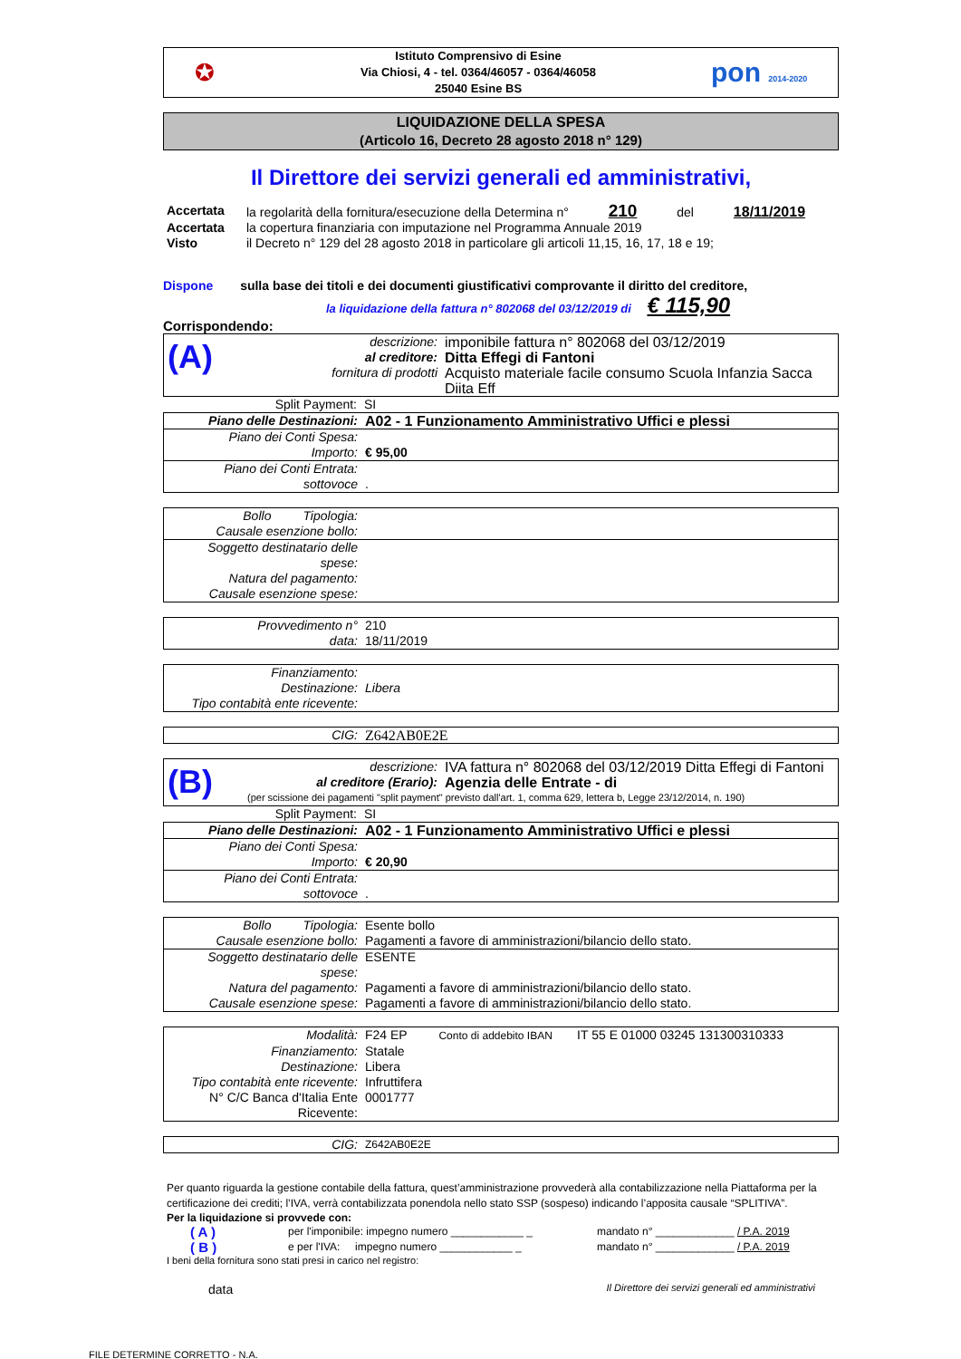✪
Istituto Comprensivo di Esine
Via Chiosi, 4 - tel. 0364/46057 - 0364/46058
25040 Esine BS
pon 2014-2020
LIQUIDAZIONE DELLA SPESA
(Articolo 16, Decreto 28 agosto 2018 n° 129)
Il Direttore dei servizi generali ed amministrativi,
| Accertata | la regolarità della fornitura/esecuzione della Determina n° 210 del 18/11/2019 |
| Accertata | la copertura finanziaria con imputazione nel Programma Annuale 2019 |
| Visto | il Decreto n° 129 del 28 agosto 2018 in particolare gli articoli 11,15, 16, 17, 18 e 19; |
Dispone sulla base dei titoli e dei documenti giustificativi comprovante il diritto del creditore,
la liquidazione della fattura n° 802068 del 03/12/2019 di € 115,90
Corrispondendo:
| (A) | descrizione: | imponibile fattura n° 802068 del 03/12/2019 |
| | al creditore: | Ditta Effegi di Fantoni |
| | fornitura di prodotti | Acquisto materiale facile consumo Scuola Infanzia Sacca Diita Eff |
| Split Payment: | SI |
| Piano delle Destinazioni: | A02 - 1 Funzionamento Amministrativo Uffici e plessi |
| Piano dei Conti Spesa: | |
| Importo: | € 95,00 |
| Piano dei Conti Entrata: | |
| sottovoce | . |
| Bollo Tipologia: | |
| Causale esenzione bollo: | |
| Soggetto destinatario delle spese: | |
| Natura del pagamento: | |
| Causale esenzione spese: | |
| Provvedimento n° | 210 |
| data: | 18/11/2019 |
| Finanziamento: | |
| Destinazione: | Libera |
| Tipo contabità ente ricevente: | |
| CIG: | Z642AB0E2E |
| (B) | descrizione: | IVA fattura n° 802068 del 03/12/2019 Ditta Effegi di Fantoni |
| | al creditore (Erario): | Agenzia delle Entrate - di |
| | (per scissione dei pagamenti "split payment" previsto dall'art. 1, comma 629, lettera b, Legge 23/12/2014, n. 190) | |
| Split Payment: | SI |
| Piano delle Destinazioni: | A02 - 1 Funzionamento Amministrativo Uffici e plessi |
| Piano dei Conti Spesa: | |
| Importo: | € 20,90 |
| Piano dei Conti Entrata: | |
| sottovoce | . |
| Bollo Tipologia: | Esente bollo |
| Causale esenzione bollo: | Pagamenti a favore di amministrazioni/bilancio dello stato. |
| Soggetto destinatario delle spese: | ESENTE |
| Natura del pagamento: | Pagamenti a favore di amministrazioni/bilancio dello stato. |
| Causale esenzione spese: | Pagamenti a favore di amministrazioni/bilancio dello stato. |
| Modalità: | F24 EP Conto di addebito IBAN IT 55 E 01000 03245 131300310333 |
| Finanziamento: | Statale |
| Destinazione: | Libera |
| Tipo contabità ente ricevente: | Infruttifera |
| N° C/C Banca d'Italia Ente Ricevente: | 0001777 |
| CIG: | Z642AB0E2E |
Per quanto riguarda la gestione contabile della fattura, quest’amministrazione provvederà alla contabilizzazione nella Piattaforma per la certificazione dei crediti; l’IVA, verrà contabilizzata ponendola nello stato SSP (sospeso) indicando l’apposita causale “SPLITIVA”.
Per la liquidazione si provvede con:
| ( A ) | per l'imponibile: impegno numero ____________ _ | mandato n° _____________ / P.A. 2019 |
| ( B ) | e per l'IVA: impegno numero ____________ _ | mandato n° _____________ / P.A. 2019 |
I beni della fornitura sono stati presi in carico nel registro:
data Il Direttore dei servizi generali ed amministrativi
FILE DETERMINE CORRETTO - N.A.